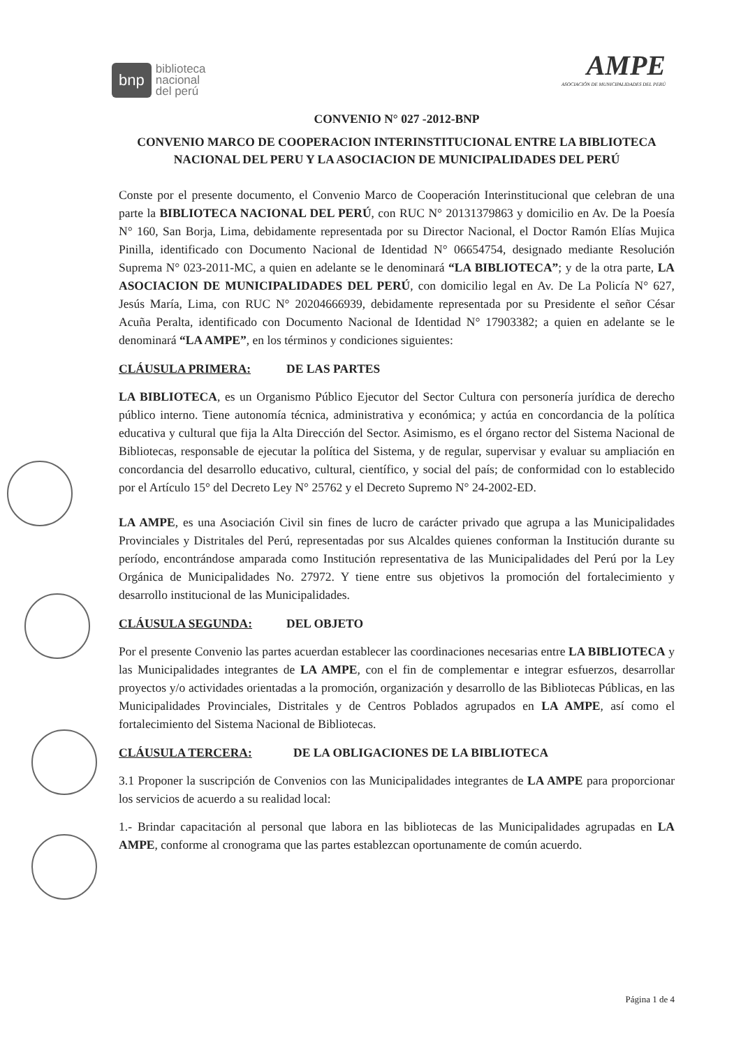bnp biblioteca
nacional
del perú
AMPE
ASOCIACIÓN DE MUNICIPALIDADES DEL PERÚ
CONVENIO N° 027 -2012-BNP
CONVENIO MARCO DE COOPERACION INTERINSTITUCIONAL ENTRE LA BIBLIOTECA NACIONAL DEL PERU Y LA ASOCIACION DE MUNICIPALIDADES DEL PERÚ
Conste por el presente documento, el Convenio Marco de Cooperación Interinstitucional que celebran de una parte la BIBLIOTECA NACIONAL DEL PERÚ, con RUC N° 20131379863 y domicilio en Av. De la Poesía N° 160, San Borja, Lima, debidamente representada por su Director Nacional, el Doctor Ramón Elías Mujica Pinilla, identificado con Documento Nacional de Identidad N° 06654754, designado mediante Resolución Suprema N° 023-2011-MC, a quien en adelante se le denominará “LA BIBLIOTECA”; y de la otra parte, LA ASOCIACION DE MUNICIPALIDADES DEL PERÚ, con domicilio legal en Av. De La Policía N° 627, Jesús María, Lima, con RUC N° 20204666939, debidamente representada por su Presidente el señor César Acuña Peralta, identificado con Documento Nacional de Identidad N° 17903382; a quien en adelante se le denominará “LA AMPE”, en los términos y condiciones siguientes:
CLÁUSULA PRIMERA: DE LAS PARTES
LA BIBLIOTECA, es un Organismo Público Ejecutor del Sector Cultura con personería jurídica de derecho público interno. Tiene autonomía técnica, administrativa y económica; y actúa en concordancia de la política educativa y cultural que fija la Alta Dirección del Sector. Asimismo, es el órgano rector del Sistema Nacional de Bibliotecas, responsable de ejecutar la política del Sistema, y de regular, supervisar y evaluar su ampliación en concordancia del desarrollo educativo, cultural, científico, y social del país; de conformidad con lo establecido por el Artículo 15° del Decreto Ley N° 25762 y el Decreto Supremo N° 24-2002-ED.
LA AMPE, es una Asociación Civil sin fines de lucro de carácter privado que agrupa a las Municipalidades Provinciales y Distritales del Perú, representadas por sus Alcaldes quienes conforman la Institución durante su período, encontrándose amparada como Institución representativa de las Municipalidades del Perú por la Ley Orgánica de Municipalidades No. 27972. Y tiene entre sus objetivos la promoción del fortalecimiento y desarrollo institucional de las Municipalidades.
CLÁUSULA SEGUNDA: DEL OBJETO
Por el presente Convenio las partes acuerdan establecer las coordinaciones necesarias entre LA BIBLIOTECA y las Municipalidades integrantes de LA AMPE, con el fin de complementar e integrar esfuerzos, desarrollar proyectos y/o actividades orientadas a la promoción, organización y desarrollo de las Bibliotecas Públicas, en las Municipalidades Provinciales, Distritales y de Centros Poblados agrupados en LA AMPE, así como el fortalecimiento del Sistema Nacional de Bibliotecas.
CLÁUSULA TERCERA: DE LA OBLIGACIONES DE LA BIBLIOTECA
3.1 Proponer la suscripción de Convenios con las Municipalidades integrantes de LA AMPE para proporcionar los servicios de acuerdo a su realidad local:
1.- Brindar capacitación al personal que labora en las bibliotecas de las Municipalidades agrupadas en LA AMPE, conforme al cronograma que las partes establezcan oportunamente de común acuerdo.
Página 1 de 4